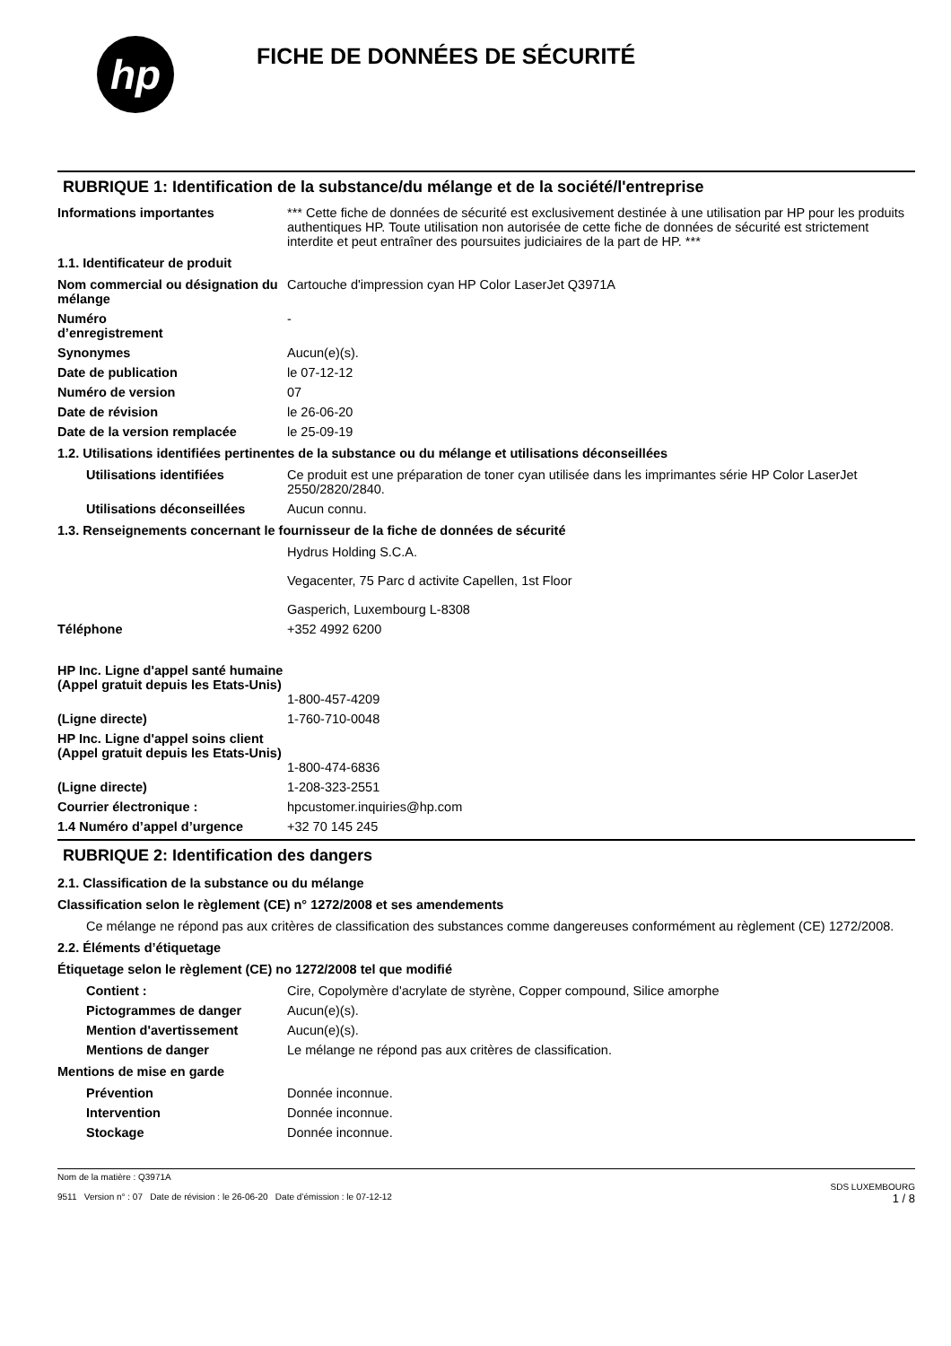hp
FICHE DE DONNÉES DE SÉCURITÉ
RUBRIQUE 1: Identification de la substance/du mélange et de la société/l'entreprise
Informations importantes *** Cette fiche de données de sécurité est exclusivement destinée à une utilisation par HP pour les produits authentiques HP. Toute utilisation non autorisée de cette fiche de données de sécurité est strictement interdite et peut entraîner des poursuites judiciaires de la part de HP. ***
1.1. Identificateur de produit
Nom commercial ou désignation du mélange
Cartouche d'impression cyan HP Color LaserJet Q3971A
Numéro
d’enregistrement
-
Synonymes Aucun(e)(s).
Date de publication le 07-12-12
Numéro de version 07
Date de révision le 26-06-20
Date de la version remplacée le 25-09-19
1.2. Utilisations identifiées pertinentes de la substance ou du mélange et utilisations déconseillées
Utilisations identifiées Ce produit est une préparation de toner cyan utilisée dans les imprimantes série HP Color LaserJet 2550/2820/2840.
Utilisations déconseillées
Aucun connu.
1.3. Renseignements concernant le fournisseur de la fiche de données de sécurité
Hydrus Holding S.C.A.
Vegacenter, 75 Parc d activite Capellen, 1st Floor
Gasperich, Luxembourg L-8308
Téléphone +352 4992 6200
HP Inc. Ligne d'appel santé humaine
(Appel gratuit depuis les Etats-Unis)
1-800-457-4209
(Ligne directe) 1-760-710-0048
HP Inc. Ligne d'appel soins client
(Appel gratuit depuis les Etats-Unis)
1-800-474-6836
(Ligne directe) 1-208-323-2551
Courrier électronique : hpcustomer.inquiries@hp.com
1.4 Numéro d’appel d’urgence +32 70 145 245
RUBRIQUE 2: Identification des dangers
2.1. Classification de la substance ou du mélange
Classification selon le règlement (CE) n° 1272/2008 et ses amendements
Ce mélange ne répond pas aux critères de classification des substances comme dangereuses conformément au règlement (CE) 1272/2008.
2.2. Éléments d’étiquetage
Étiquetage selon le règlement (CE) no 1272/2008 tel que modifié
Contient : Cire, Copolymère d'acrylate de styrène, Copper compound, Silice amorphe
Pictogrammes de danger Aucun(e)(s).
Mention d'avertissement Aucun(e)(s).
Mentions de danger Le mélange ne répond pas aux critères de classification.
Mentions de mise en garde
Prévention Donnée inconnue.
Intervention Donnée inconnue.
Stockage Donnée inconnue.
Nom de la matière : Q3971A
9511 Version n° : 07 Date de révision : le 26-06-20 Date d’émission : le 07-12-12
SDS LUXEMBOURG
1 / 8